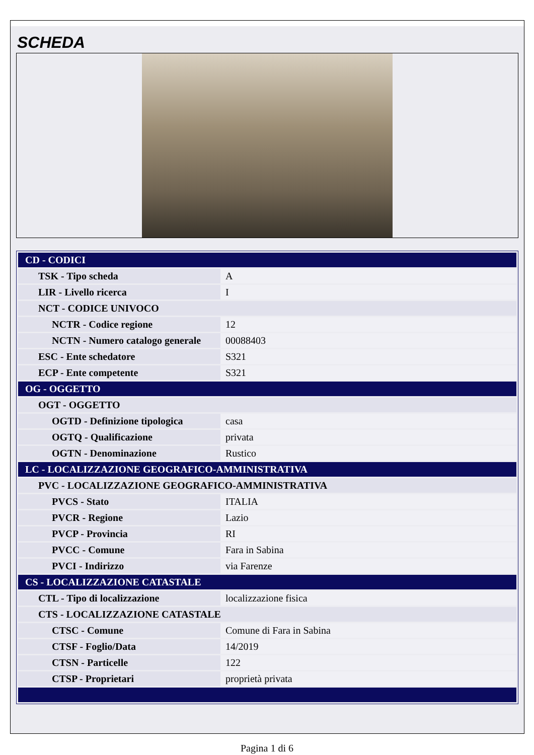SCHEDA
| CD - CODICI | |
| TSK - Tipo scheda | A |
| LIR - Livello ricerca | I |
| NCT - CODICE UNIVOCO | |
| NCTR - Codice regione | 12 |
| NCTN - Numero catalogo generale | 00088403 |
| ESC - Ente schedatore | S321 |
| ECP - Ente competente | S321 |
| OG - OGGETTO | |
| OGT - OGGETTO | |
| OGTD - Definizione tipologica | casa |
| OGTQ - Qualificazione | privata |
| OGTN - Denominazione | Rustico |
| LC - LOCALIZZAZIONE GEOGRAFICO-AMMINISTRATIVA | |
| PVC - LOCALIZZAZIONE GEOGRAFICO-AMMINISTRATIVA | |
| PVCS - Stato | ITALIA |
| PVCR - Regione | Lazio |
| PVCP - Provincia | RI |
| PVCC - Comune | Fara in Sabina |
| PVCI - Indirizzo | via Farenze |
| CS - LOCALIZZAZIONE CATASTALE | |
| CTL - Tipo di localizzazione | localizzazione fisica |
| CTS - LOCALIZZAZIONE CATASTALE | |
| CTSC - Comune | Comune di Fara in Sabina |
| CTSF - Foglio/Data | 14/2019 |
| CTSN - Particelle | 122 |
| CTSP - Proprietari | proprietà privata |
Pagina 1 di 6